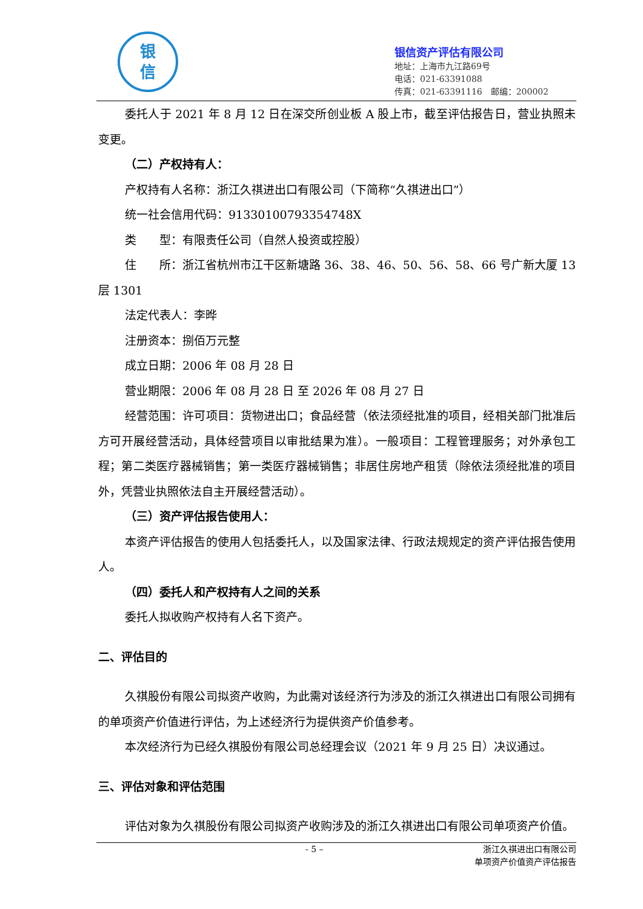银
信
银信资产评估有限公司
地址：上海市九江路69号
电话：021-63391088
传真：021-63391116　邮编：200002
委托人于 2021 年 8 月 12 日在深交所创业板 A 股上市，截至评估报告日，营业执照未变更。
（二）产权持有人：
产权持有人名称：浙江久祺进出口有限公司（下简称“久祺进出口”）
统一社会信用代码：91330100793354748X
类　　型：有限责任公司（自然人投资或控股）
住　　所：浙江省杭州市江干区新塘路 36、38、46、50、56、58、66 号广新大厦 13 层 1301
法定代表人：李晔
注册资本：捌佰万元整
成立日期：2006 年 08 月 28 日
营业期限：2006 年 08 月 28 日 至 2026 年 08 月 27 日
经营范围：许可项目：货物进出口；食品经营（依法须经批准的项目，经相关部门批准后方可开展经营活动，具体经营项目以审批结果为准）。一般项目：工程管理服务；对外承包工程；第二类医疗器械销售；第一类医疗器械销售；非居住房地产租赁（除依法须经批准的项目外，凭营业执照依法自主开展经营活动）。
（三）资产评估报告使用人：
本资产评估报告的使用人包括委托人，以及国家法律、行政法规规定的资产评估报告使用人。
（四）委托人和产权持有人之间的关系
委托人拟收购产权持有人名下资产。
二、评估目的
久祺股份有限公司拟资产收购，为此需对该经济行为涉及的浙江久祺进出口有限公司拥有的单项资产价值进行评估，为上述经济行为提供资产价值参考。
本次经济行为已经久祺股份有限公司总经理会议（2021 年 9 月 25 日）决议通过。
三、评估对象和评估范围
评估对象为久祺股份有限公司拟资产收购涉及的浙江久祺进出口有限公司单项资产价值。
- 5 – 浙江久祺进出口有限公司
单项资产价值资产评估报告